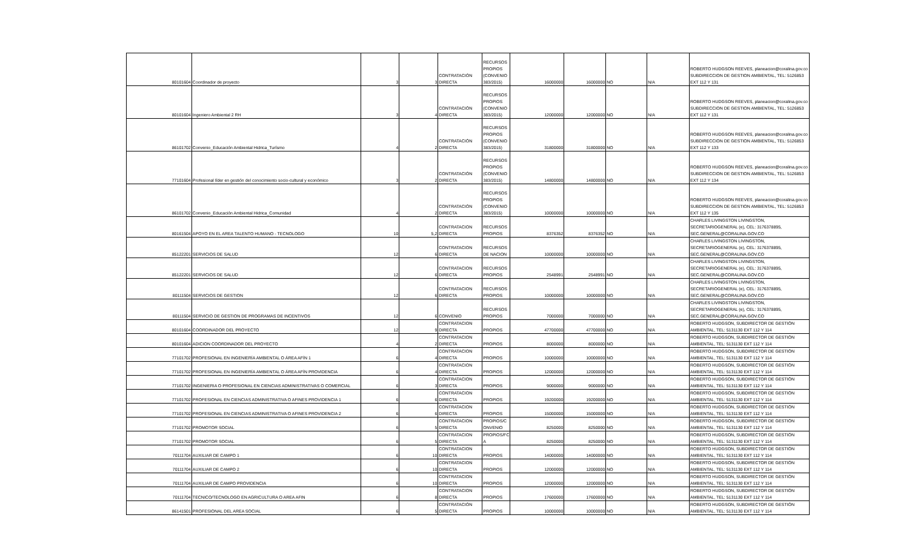| 80101604 | Coordinador de proyecto | 3 | 3 | CONTRATACIÓN DIRECTA | RECURSOS PROPIOS (CONVENIO 383/2015) | 16000000 | 16000000 | NO | N/A | ROBERTO HUDGSON REEVES, planeacion@coralina.gov.co SUBDIRECCION DE GESTION AMBIENTAL, TEL: 5126853 EXT 112 Y 131 |
| 80101604 | Ingeniero Ambiental 2 RH | 3 | 4 | CONTRATACIÓN DIRECTA | RECURSOS PROPIOS (CONVENIO 383/2015) | 12000000 | 12000000 | NO | N/A | ROBERTO HUDGSON REEVES, planeacion@coralina.gov.co SUBDIRECCION DE GESTION AMBIENTAL, TEL: 5126853 EXT 112 Y 131 |
| 86101702 | Convenio_Educación Ambiental Hidrica_Turísmo | 4 | 2 | CONTRATACIÓN DIRECTA | RECURSOS PROPIOS (CONVENIO 383/2015) | 31800000 | 31800000 | NO | N/A | ROBERTO HUDGSON REEVES, planeacion@coralina.gov.co SUBDIRECCION DE GESTION AMBIENTAL, TEL: 5126853 EXT 112 Y 133 |
| 77101604 | Profesional líder en gestión del conocimiento socio-cultural y económico | 3 | 2 | CONTRATACIÓN DIRECTA | RECURSOS PROPIOS (CONVENIO 383/2015) | 14800000 | 14800000 | NO | N/A | ROBERTO HUDGSON REEVES, planeacion@coralina.gov.co SUBDIRECCION DE GESTION AMBIENTAL, TEL: 5126853 EXT 112 Y 134 |
| 86101702 | Convenio_Educación Ambiental Hidrica_Comunidad | 4 | 2 | CONTRATACIÓN DIRECTA | RECURSOS PROPIOS (CONVENIO 383/2015) | 10000000 | 10000000 | NO | N/A | ROBERTO HUDGSON REEVES, planeacion@coralina.gov.co SUBDIRECCION DE GESTION AMBIENTAL, TEL: 5126853 EXT 112 Y 135 |
| 80161504 | APOYO EN EL AREA TALENTO HUMANO - TECNOLOGO | 10 | 5,2 | CONTRATACION DIRECTA | RECURSOS PROPIOS | 8376352 | 8376352 | NO | N/A | CHARLES LIVINGSTON LIVINGSTON, SECRETARIOGENERAL (e), CEL: 3176378895, SEC.GENERAL@CORALINA.GOV.CO |
| 85122201 | SERVICIOS DE SALUD | 12 | 6 | CONTRATACION DIRECTA | RECURSOS DE NACION | 10000000 | 10000000 | NO | N/A | CHARLES LIVINGSTON LIVINGSTON, SECRETARIOGENERAL (e), CEL: 3176378895, SEC.GENERAL@CORALINA.GOV.CO |
| 85122201 | SERVICIOS DE SALUD | 12 | 6 | CONTRATACION DIRECTA | RECURSOS PROPIOS | 2548991 | 2548991 | NO | N/A | CHARLES LIVINGSTON LIVINGSTON, SECRETARIOGENERAL (e), CEL: 3176378895, SEC.GENERAL@CORALINA.GOV.CO |
| 80111504 | SERVICIOS DE GESTION | 12 | 6 | CONTRATACION DIRECTA | RECURSOS PROPIOS | 10000000 | 10000000 | NO | N/A | CHARLES LIVINGSTON LIVINGSTON, SECRETARIOGENERAL (e), CEL: 3176378895, SEC.GENERAL@CORALINA.GOV.CO |
| 80111504 | SERVICIO DE GESTION DE PROGRAMAS DE INCENTIVOS | 12 | 6 | CONVENIO | RECURSOS PROPIOS | 7000000 | 7000000 | NO | N/A | CHARLES LIVINGSTON LIVINGSTON, SECRETARIOGENERAL (e), CEL: 3176378895, SEC.GENERAL@CORALINA.GOV.CO |
| 80101604 | COORDINADOR DEL PROYECTO | 12 | 9 | CONTRATACION DIRECTA | PROPIOS | 47700000 | 47700000 | NO | N/A | ROBERTO HUDGSON, SUBDIRECTOR DE GESTIÓN AMBIENTAL, TEL: 5131130 EXT 112 Y 114 |
| 80101604 | ADICION COORDINADOR DEL PROYECTO | 4 | 2 | CONTRATACION DIRECTA | PROPIOS | 8000000 | 8000000 | NO | N/A | ROBERTO HUDGSON, SUBDIRECTOR DE GESTIÓN AMBIENTAL, TEL: 5131130 EXT 112 Y 114 |
| 77101702 | PROFESIONAL EN INGENIERÍA AMBIENTAL O ÁREA AFÍN 1 | 6 | 4 | CONTRATACION DIRECTA | PROPIOS | 10000000 | 10000000 | NO | N/A | ROBERTO HUDGSON, SUBDIRECTOR DE GESTIÓN AMBIENTAL, TEL: 5131130 EXT 112 Y 114 |
| 77101702 | PROFESIONAL EN INGENIERÍA AMBIENTAL O ÁREA AFÍN PROVIDENCIA | 6 | 4 | CONTRATACION DIRECTA | PROPIOS | 12000000 | 12000000 | NO | N/A | ROBERTO HUDGSON, SUBDIRECTOR DE GESTIÓN AMBIENTAL, TEL: 5131130 EXT 112 Y 114 |
| 77101702 | INGENIERIA O PROFESIONAL EN CIENCIAS ADMINISTRATIVAS O COMERCIAL | 6 | 3 | CONTRATACION DIRECTA | PROPIOS | 9000000 | 9000000 | NO | N/A | ROBERTO HUDGSON, SUBDIRECTOR DE GESTIÓN AMBIENTAL, TEL: 5131130 EXT 112 Y 114 |
| 77101702 | PROFESIONAL EN CIENCIAS ADMINISTRATIVA O AFINES PROVIDENCIA 1 | 6 | 6 | CONTRATACION DIRECTA | PROPIOS | 19200000 | 19200000 | NO | N/A | ROBERTO HUDGSON, SUBDIRECTOR DE GESTIÓN AMBIENTAL, TEL: 5131130 EXT 112 Y 114 |
| 77101702 | PROFESIONAL EN CIENCIAS ADMINISTRATIVA O AFINES PROVIDENCIA 2 | 6 | 6 | CONTRATACION DIRECTA | PROPIOS | 15000000 | 15000000 | NO | N/A | ROBERTO HUDGSON, SUBDIRECTOR DE GESTIÓN AMBIENTAL, TEL: 5131130 EXT 112 Y 114 |
| 77101702 | PROMOTOR SOCIAL | 6 | 5 | CONTRATACION DIRECTA | PROPIOS/C ONVENIO | 8250000 | 8250000 | NO | N/A | ROBERTO HUDGSON, SUBDIRECTOR DE GESTIÓN AMBIENTAL, TEL: 5131130 EXT 112 Y 114 |
| 77101702 | PROMOTOR SOCIAL | 6 | 5 | CONTRATACION DIRECTA | PROPIOS/FC A | 8250000 | 8250000 | NO | N/A | ROBERTO HUDGSON, SUBDIRECTOR DE GESTIÓN AMBIENTAL, TEL: 5131130 EXT 112 Y 114 |
| 70111704 | AUXILIAR DE CAMPO 1 | 6 | 10 | CONTRATACION DIRECTA | PROPIOS | 14000000 | 14000000 | NO | N/A | ROBERTO HUDGSON, SUBDIRECTOR DE GESTIÓN AMBIENTAL, TEL: 5131130 EXT 112 Y 114 |
| 70111704 | AUXILIAR DE CAMPO 2 | 6 | 10 | CONTRATACION DIRECTA | PROPIOS | 12000000 | 12000000 | NO | N/A | ROBERTO HUDGSON, SUBDIRECTOR DE GESTIÓN AMBIENTAL, TEL: 5131130 EXT 112 Y 114 |
| 70111704 | AUXILIAR DE CAMPO PROVIDENCIA | 6 | 10 | CONTRATACION DIRECTA | PROPIOS | 12000000 | 12000000 | NO | N/A | ROBERTO HUDGSON, SUBDIRECTOR DE GESTIÓN AMBIENTAL, TEL: 5131130 EXT 112 Y 114 |
| 70111704 | TECNICO/TECNOLOGO EN AGRICULTURA O AREA AFIN | 6 | 8 | CONTRATACION DIRECTA | PROPIOS | 17600000 | 17600000 | NO | N/A | ROBERTO HUDGSON, SUBDIRECTOR DE GESTIÓN AMBIENTAL, TEL: 5131130 EXT 112 Y 114 |
| 86141501 | PROFESIONAL DEL AREA SOCIAL | 6 | 5 | CONTRATACIÓN DIRECTA | PROPIOS | 10000000 | 10000000 | NO | N/A | ROBERTO HUDGSON, SUBDIRECTOR DE GESTIÓN AMBIENTAL, TEL: 5131130 EXT 112 Y 114 |